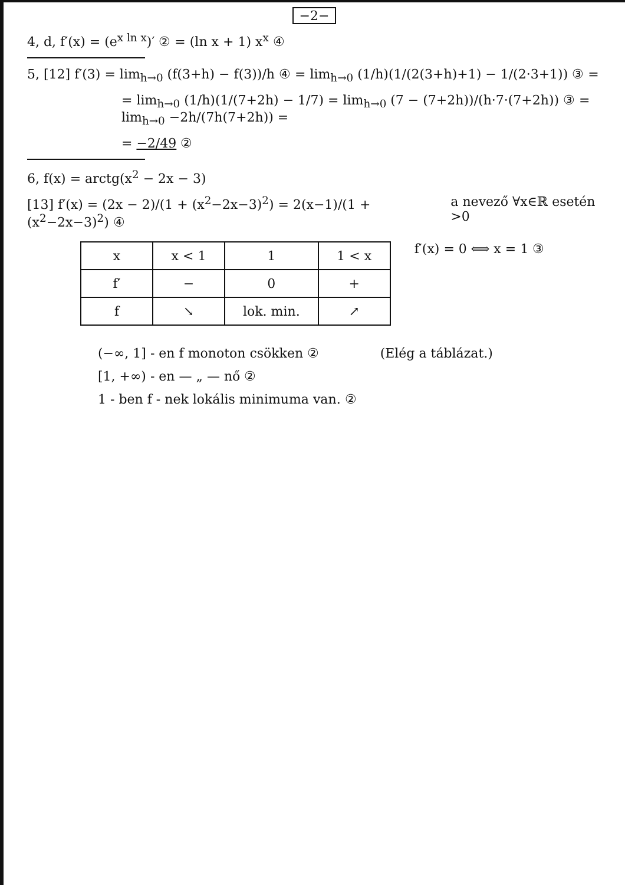−2−
4, d, f′(x) = (e<sup>x ln x</sup>)′ ② = (ln x + 1) x<sup>x</sup> ④
5, [12] f′(3) = lim<sub>h→0</sub> (f(3+h) − f(3))/h ④ = lim<sub>h→0</sub> (1/h)(1/(2(3+h)+1) − 1/(2·3+1)) ③ =
= lim<sub>h→0</sub> (1/h)(1/(7+2h) − 1/7) = lim<sub>h→0</sub> (7 − (7+2h))/(h·7·(7+2h)) ③ = lim<sub>h→0</sub> −2h/(7h(7+2h)) =
= −2/49 ②
6, f(x) = arctg(x<sup>2</sup> − 2x − 3)
[13] f′(x) = (2x − 2)/(1 + (x<sup>2</sup>−2x−3)<sup>2</sup>) = 2(x−1)/(1 + (x<sup>2</sup>−2x−3)<sup>2</sup>) ④
a nevező ∀x∈ℝ esetén >0
| x | x < 1 | 1 | 1 < x |
| f′ | − | 0 | + |
| f | ↘ | lok. min. | ↗ |
f′(x) = 0 ⟺ x = 1 ③
(−∞, 1] - en f monoton csökken ②
[1, +∞) - en — „ — nő ②
1 - ben f - nek lokális minimuma van. ②
(Elég a táblázat.)